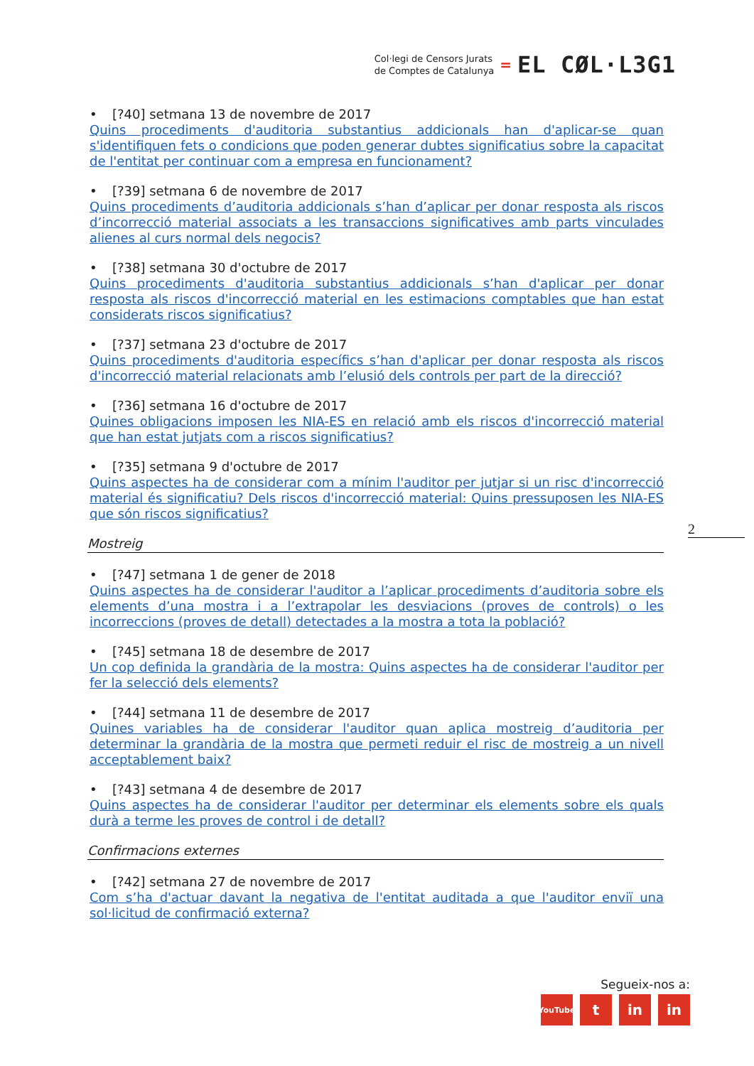Col·legi de Censors Jurats
de Comptes de Catalunya
=
EL CØL·L3G1
• [?40] setmana 13 de novembre de 2017
Quins procediments d'auditoria substantius addicionals han d'aplicar-se quan s'identifiquen fets o condicions que poden generar dubtes significatius sobre la capacitat de l'entitat per continuar com a empresa en funcionament?
• [?39] setmana 6 de novembre de 2017
Quins procediments d’auditoria addicionals s’han d’aplicar per donar resposta als riscos d’incorrecció material associats a les transaccions significatives amb parts vinculades alienes al curs normal dels negocis?
• [?38] setmana 30 d'octubre de 2017
Quins procediments d'auditoria substantius addicionals s’han d'aplicar per donar resposta als riscos d'incorrecció material en les estimacions comptables que han estat considerats riscos significatius?
• [?37] setmana 23 d'octubre de 2017
Quins procediments d'auditoria específics s’han d'aplicar per donar resposta als riscos d'incorrecció material relacionats amb l’elusió dels controls per part de la direcció?
• [?36] setmana 16 d'octubre de 2017
Quines obligacions imposen les NIA-ES en relació amb els riscos d'incorrecció material que han estat jutjats com a riscos significatius?
• [?35] setmana 9 d'octubre de 2017
Quins aspectes ha de considerar com a mínim l'auditor per jutjar si un risc d'incorrecció material és significatiu? Dels riscos d'incorrecció material: Quins pressuposen les NIA-ES que són riscos significatius?
Mostreig
• [?47] setmana 1 de gener de 2018
Quins aspectes ha de considerar l'auditor a l’aplicar procediments d’auditoria sobre els elements d’una mostra i a l’extrapolar les desviacions (proves de controls) o les incorreccions (proves de detall) detectades a la mostra a tota la població?
• [?45] setmana 18 de desembre de 2017
Un cop definida la grandària de la mostra: Quins aspectes ha de considerar l'auditor per fer la selecció dels elements?
• [?44] setmana 11 de desembre de 2017
Quines variables ha de considerar l'auditor quan aplica mostreig d’auditoria per determinar la grandària de la mostra que permeti reduir el risc de mostreig a un nivell acceptablement baix?
• [?43] setmana 4 de desembre de 2017
Quins aspectes ha de considerar l'auditor per determinar els elements sobre els quals durà a terme les proves de control i de detall?
Confirmacions externes
• [?42] setmana 27 de novembre de 2017
Com s’ha d'actuar davant la negativa de l'entitat auditada a que l'auditor enviï una sol·licitud de confirmació externa?
2
Segueix-nos a:
YouTube
t in in